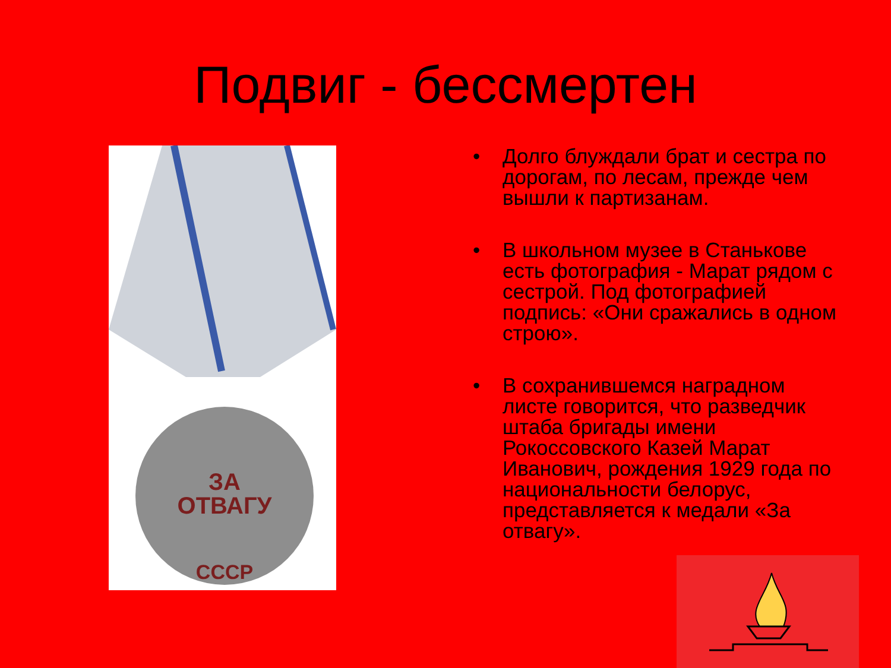Подвиг - бессмертен
ЗА
ОТВАГУ
СССР
• Долго блуждали брат и сестра по дорогам, по лесам, прежде чем вышли к партизанам.
• В школьном музее в Станькове есть фотография - Марат рядом с сестрой. Под фотографией подпись: «Они сражались в одном строю».
• В сохранившемся наградном листе говорится, что разведчик штаба бригады имени Рокоссовского Казей Марат Иванович, рождения 1929 года по национальности белорус, представляется к медали «За отвагу».